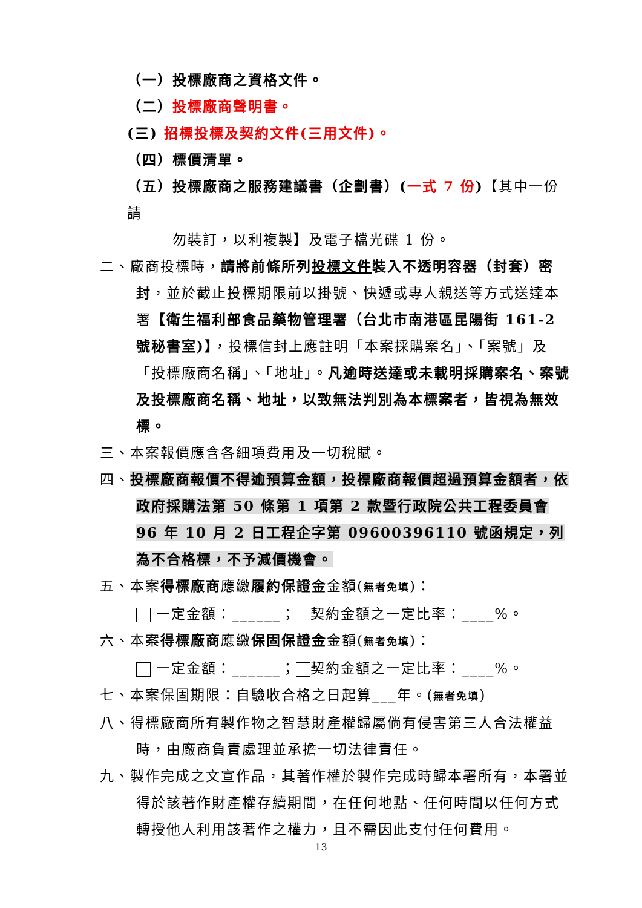（一）投標廠商之資格文件。
（二）投標廠商聲明書。
(三) 招標投標及契約文件(三用文件)。
（四）標價清單。
（五）投標廠商之服務建議書（企劃書）(一式 7 份)【其中一份請
勿裝訂，以利複製】及電子檔光碟 1 份。
二、廠商投標時，請將前條所列投標文件裝入不透明容器（封套）密封，並於截止投標期限前以掛號、快遞或專人親送等方式送達本署【衛生福利部食品藥物管理署（台北市南港區昆陽街 161-2 號秘書室)】，投標信封上應註明「本案採購案名」、「案號」及「投標廠商名稱」、「地址」。凡逾時送達或未載明採購案名、案號及投標廠商名稱、地址，以致無法判別為本標案者，皆視為無效標。
三、本案報價應含各細項費用及一切稅賦。
四、投標廠商報價不得逾預算金額，投標廠商報價超過預算金額者，依政府採購法第 50 條第 1 項第 2 款暨行政院公共工程委員會 96 年 10 月 2 日工程企字第 09600396110 號函規定，列為不合格標，不予減價機會。
五、本案得標廠商應繳履約保證金金額(無者免填)：
一定金額：______； 契約金額之一定比率：____%。
六、本案得標廠商應繳保固保證金金額(無者免填)：
一定金額：______； 契約金額之一定比率：____%。
七、本案保固期限：自驗收合格之日起算___年。(無者免填)
八、得標廠商所有製作物之智慧財產權歸屬倘有侵害第三人合法權益時，由廠商負責處理並承擔一切法律責任。
九、製作完成之文宣作品，其著作權於製作完成時歸本署所有，本署並得於該著作財產權存續期間，在任何地點、任何時間以任何方式轉授他人利用該著作之權力，且不需因此支付任何費用。
13